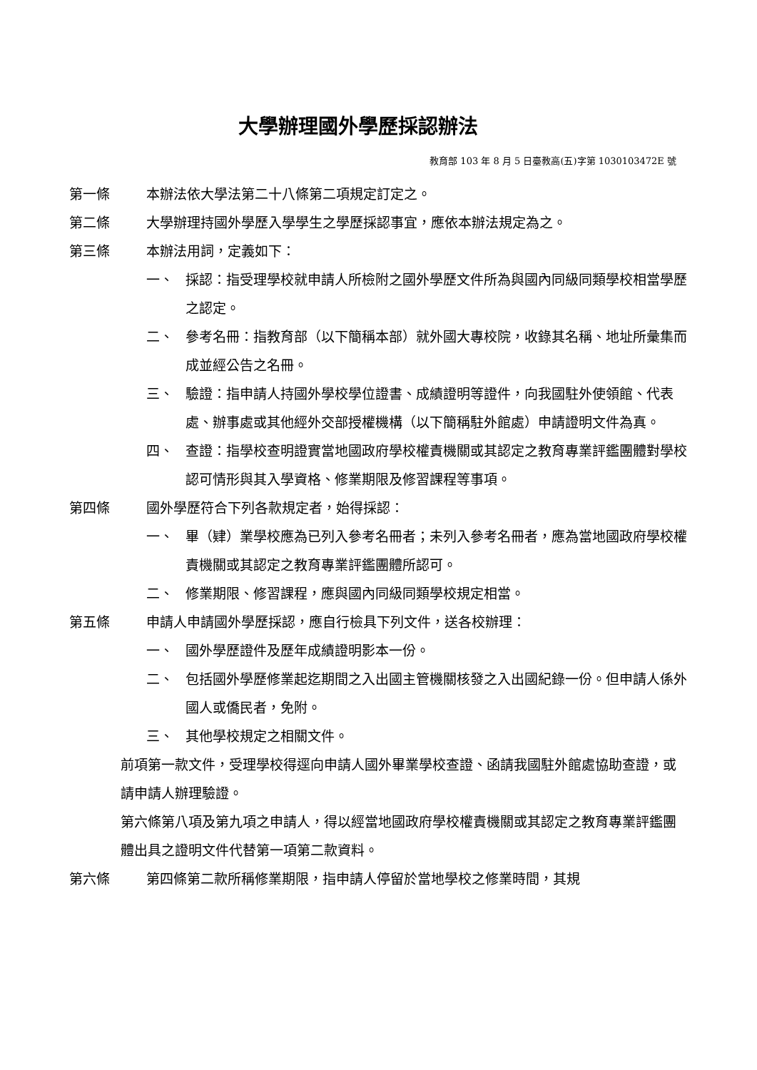大學辦理國外學歷採認辦法
教育部 103 年 8 月 5 日臺教高(五)字第 1030103472E 號
第一條 本辦法依大學法第二十八條第二項規定訂定之。
第二條 大學辦理持國外學歷入學學生之學歷採認事宜，應依本辦法規定為之。
第三條 本辦法用詞，定義如下：
一、 採認：指受理學校就申請人所檢附之國外學歷文件所為與國內同級同類學校相當學歷之認定。
二、 參考名冊：指教育部（以下簡稱本部）就外國大專校院，收錄其名稱、地址所彙集而成並經公告之名冊。
三、 驗證：指申請人持國外學校學位證書、成績證明等證件，向我國駐外使領館、代表處、辦事處或其他經外交部授權機構（以下簡稱駐外館處）申請證明文件為真。
四、 查證：指學校查明證實當地國政府學校權責機關或其認定之教育專業評鑑團體對學校認可情形與其入學資格、修業期限及修習課程等事項。
第四條 國外學歷符合下列各款規定者，始得採認：
一、 畢（肄）業學校應為已列入參考名冊者；未列入參考名冊者，應為當地國政府學校權責機關或其認定之教育專業評鑑團體所認可。
二、 修業期限、修習課程，應與國內同級同類學校規定相當。
第五條 申請人申請國外學歷採認，應自行檢具下列文件，送各校辦理：
一、 國外學歷證件及歷年成績證明影本一份。
二、 包括國外學歷修業起迄期間之入出國主管機關核發之入出國紀錄一份。但申請人係外國人或僑民者，免附。
三、 其他學校規定之相關文件。
前項第一款文件，受理學校得逕向申請人國外畢業學校查證、函請我國駐外館處協助查證，或請申請人辦理驗證。
第六條第八項及第九項之申請人，得以經當地國政府學校權責機關或其認定之教育專業評鑑團體出具之證明文件代替第一項第二款資料。
第六條 第四條第二款所稱修業期限，指申請人停留於當地學校之修業時間，其規